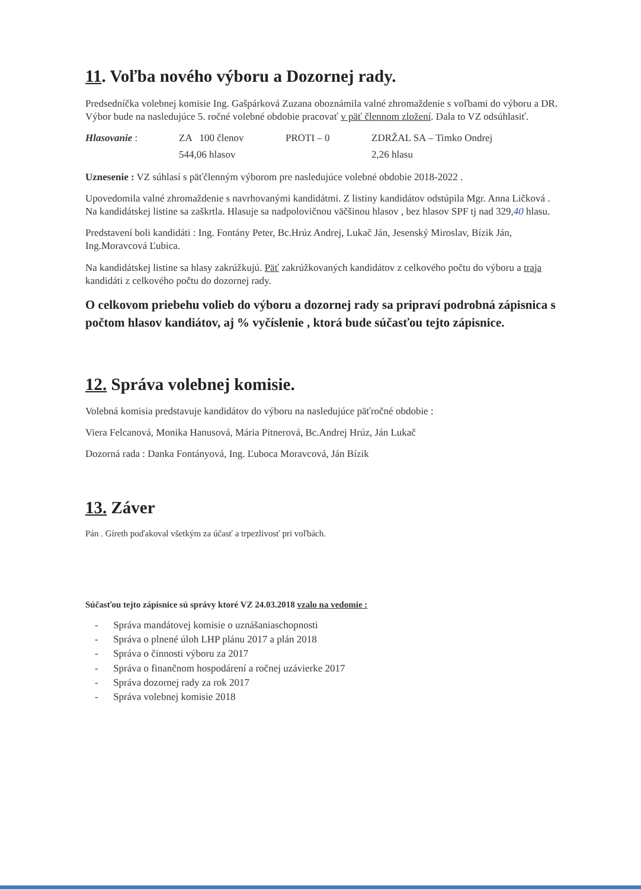11. Voľba nového výboru a Dozornej rady.
Predsedníčka volebnej komisie Ing. Gašpárková Zuzana oboznámila valné zhromaždenie s voľbami do výboru a DR. Výbor bude na nasledujúce 5. ročné volebné obdobie pracovať v päť člennom zložení. Dala to VZ odsúhlasiť.
Hlasovanie : ZA 100 členov PROTI – 0 ZDRŽAL SA – Timko Ondrej
544,06 hlasov 2,26 hlasu
Uznesenie : VZ súhlasí s päťčlenným výborom pre nasledujúce volebné obdobie 2018-2022 .
Upovedomila valné zhromaždenie s navrhovanými kandidátmi. Z listiny kandidátov odstúpila Mgr. Anna Ličková . Na kandidátskej listine sa zaškrtla. Hlasuje sa nadpolovičnou väčšinou hlasov , bez hlasov SPF tj nad 329,40 hlasu.
Predstavení boli kandidáti : Ing. Fontány Peter, Bc.Hrúz Andrej, Lukač Ján, Jesenský Miroslav, Bízik Ján, Ing.Moravcová Ľubica.
Na kandidátskej listine sa hlasy zakrúžkujú. Päť zakrúžkovaných kandidátov z celkového počtu do výboru a traja kandidáti z celkového počtu do dozornej rady.
O celkovom priebehu volieb do výboru a dozornej rady sa pripraví podrobná zápisnica s počtom hlasov kandiátov, aj % vyčíslenie , ktorá bude súčasťou tejto zápisnice.
12. Správa volebnej komisie.
Volebná komisia predstavuje kandidátov do výboru na nasledujúce päťročné obdobie :
Viera Felcanová, Monika Hanusová, Mária Pitnerová, Bc.Andrej Hrúz, Ján Lukač
Dozorná rada : Danka Fontányová, Ing. Ľuboca Moravcová, Ján Bízik
13. Záver
Pán . Gíreth poďakoval všetkým za účasť a trpezlivosť pri voľbách.
Súčasťou tejto zápisnice sú správy ktoré VZ 24.03.2018 vzalo na vedomie :
- Správa mandátovej komisie o uznášaniaschopnosti
- Správa o plnené úloh LHP plánu 2017 a plán 2018
- Správa o činnosti výboru za 2017
- Správa o finančnom hospodárení a ročnej uzávierke 2017
- Správa dozornej rady za rok 2017
- Správa volebnej komisie 2018